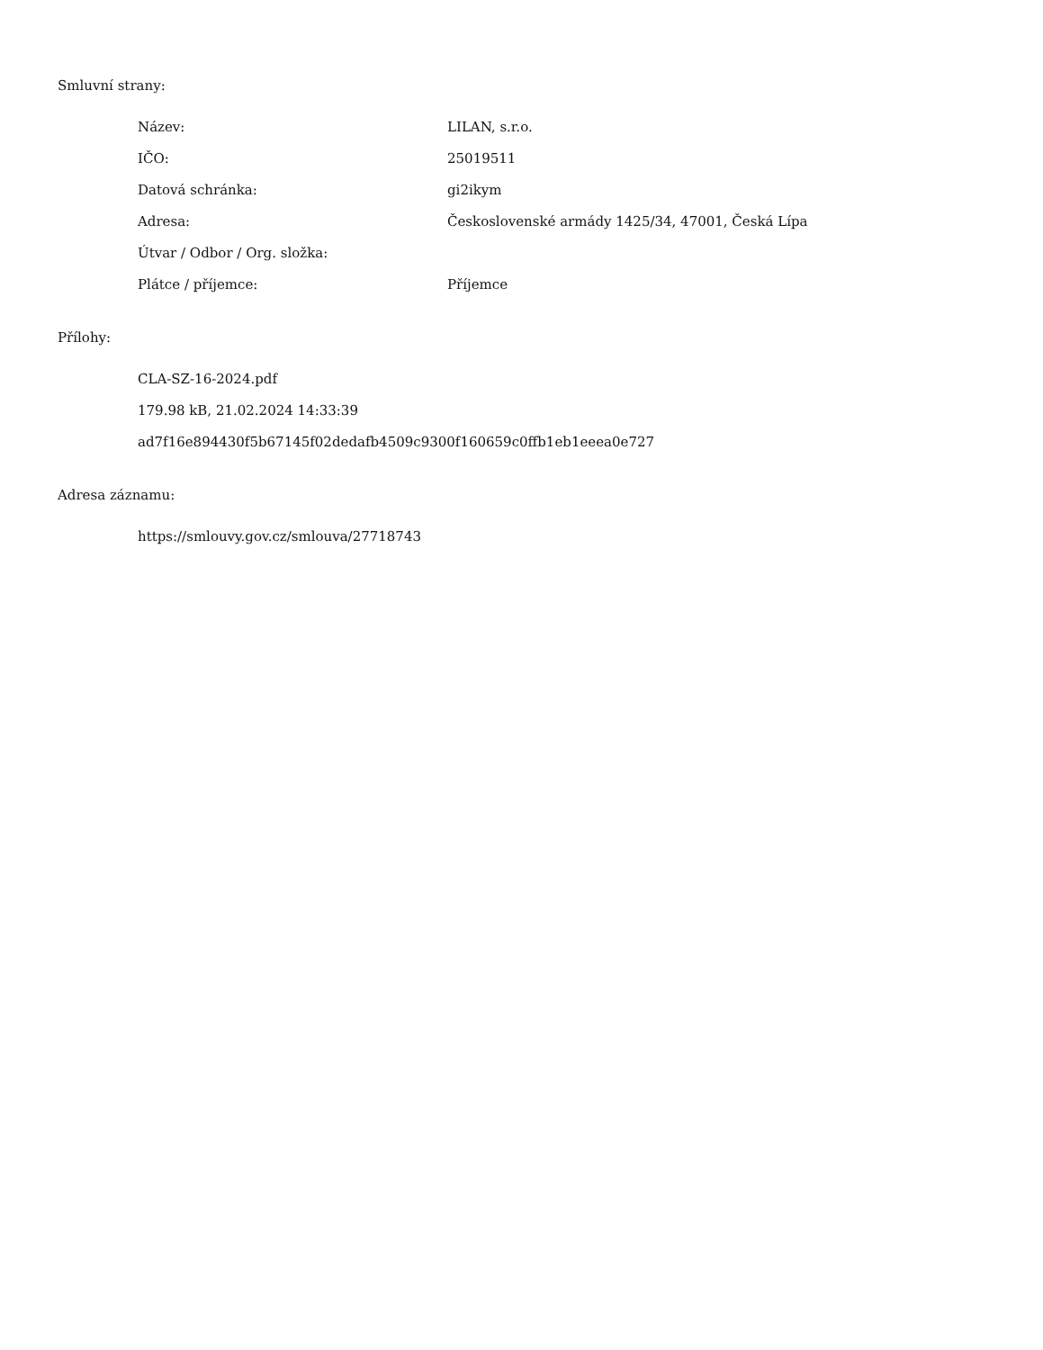Smluvní strany:
| Název: | LILAN, s.r.o. |
| IČO: | 25019511 |
| Datová schránka: | gi2ikym |
| Adresa: | Československé armády 1425/34, 47001, Česká Lípa |
| Útvar / Odbor / Org. složka: | |
| Plátce / příjemce: | Příjemce |
Přílohy:
CLA-SZ-16-2024.pdf
179.98 kB, 21.02.2024 14:33:39
ad7f16e894430f5b67145f02dedafb4509c9300f160659c0ffb1eb1eeea0e727
Adresa záznamu:
https://smlouvy.gov.cz/smlouva/27718743